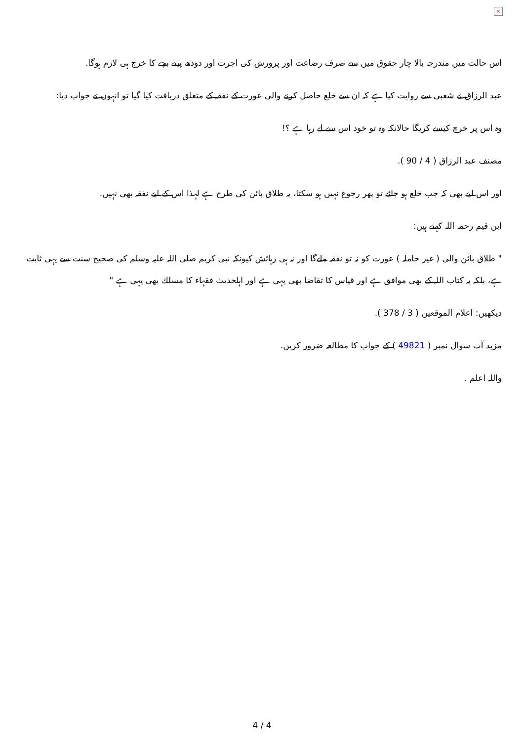×
اس حالت میں مندرجہ بالا چار حقوق میں سے صرف رضاعت اور پرورش کی اجرت اور دودھ پیتے بچے کا خرچ ہی لازم ہوگا.
عبد الرزاق نے شعبی سے روایت کیا ہے کہ ان سے خلع حاصل کرنے والی عورت کے نفقہ کے متعلق دریافت کیا گیا تو انہوں نے جواب دیا:
وہ اس پر خرچ کیسے کریگا حالانکہ وہ تو خود اس سے لے رہا ہے ؟!
مصنف عبد الرزاق ( 4 / 90 ).
اور اس لیے بھی کہ جب خلع ہو جائے تو پھر رجوع نہیں ہو سکتا، یہ طلاق بائن کی طرح ہے لہذا اس کے لیے نفقہ بھی نہیں.
ابن قیم رحمہ اللہ کہتے ہیں:
" طلاق بائن والی ( غیر حاملہ ) عورت کو نہ تو نفقہ ملےگا اور نہ ہی رہائش کیونکہ نبی کریم صلی اللہ علیہ وسلم کی صحیح سنت سے یہی ثابت ہے، بلکہ یہ کتاب اللہ کے بھی موافق ہے اور قیاس کا تقاضا بھی یہی ہے اور اہلحدیث فقہاء کا مسلك بھی یہی ہے "
دیکھیں: اعلام الموقعین ( 3 / 378 ).
مزید آپ سوال نمبر ( 49821 ) کے جواب کا مطالعہ ضرور کریں.
واللہ اعلم .
4 / 4